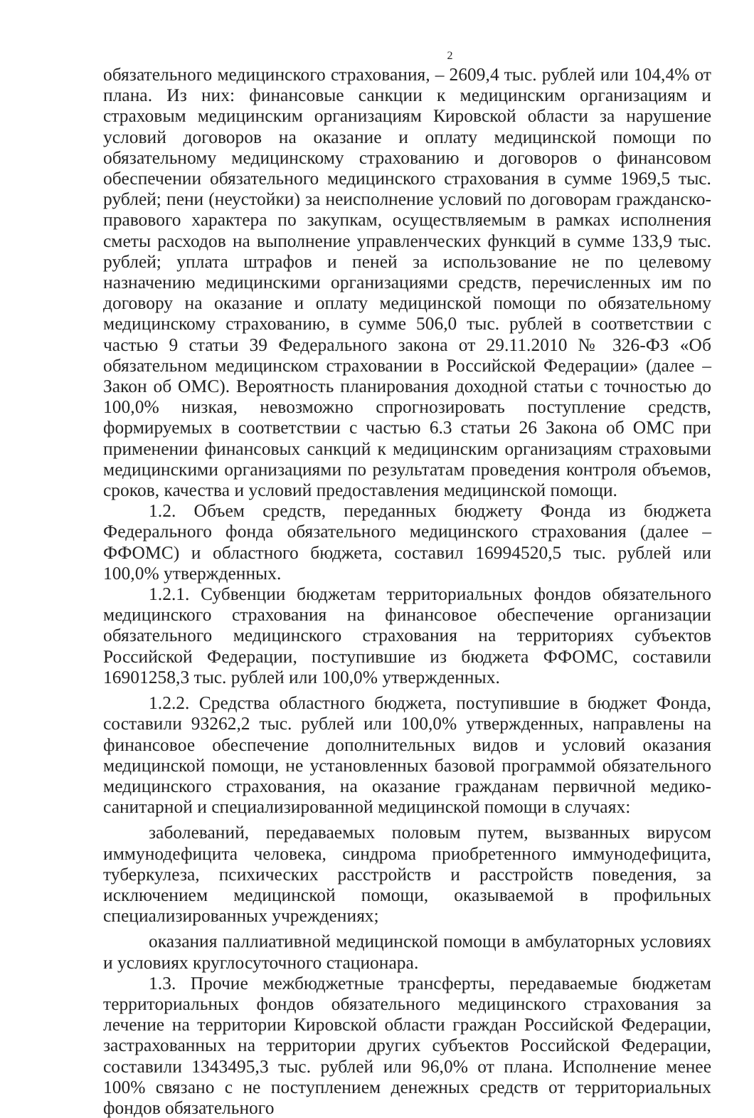2
обязательного медицинского страхования, – 2609,4 тыс. рублей или 104,4% от плана. Из них: финансовые санкции к медицинским организациям и страховым медицинским организациям Кировской области за нарушение условий договоров на оказание и оплату медицинской помощи по обязательному медицинскому страхованию и договоров о финансовом обеспечении обязательного медицинского страхования в сумме 1969,5 тыс. рублей; пени (неустойки) за неисполнение условий по договорам гражданско-правового характера по закупкам, осуществляемым в рамках исполнения сметы расходов на выполнение управленческих функций в сумме 133,9 тыс. рублей; уплата штрафов и пеней за использование не по целевому назначению медицинскими организациями средств, перечисленных им по договору на оказание и оплату медицинской помощи по обязательному медицинскому страхованию, в сумме 506,0 тыс. рублей в соответствии с частью 9 статьи 39 Федерального закона от 29.11.2010 № 326-ФЗ «Об обязательном медицинском страховании в Российской Федерации» (далее – Закон об ОМС). Вероятность планирования доходной статьи с точностью до 100,0% низкая, невозможно спрогнозировать поступление средств, формируемых в соответствии с частью 6.3 статьи 26 Закона об ОМС при применении финансовых санкций к медицинским организациям страховыми медицинскими организациями по результатам проведения контроля объемов, сроков, качества и условий предоставления медицинской помощи.
1.2. Объем средств, переданных бюджету Фонда из бюджета Федерального фонда обязательного медицинского страхования (далее – ФФОМС) и областного бюджета, составил 16994520,5 тыс. рублей или 100,0% утвержденных.
1.2.1. Субвенции бюджетам территориальных фондов обязательного медицинского страхования на финансовое обеспечение организации обязательного медицинского страхования на территориях субъектов Российской Федерации, поступившие из бюджета ФФОМС, составили 16901258,3 тыс. рублей или 100,0% утвержденных.
1.2.2. Средства областного бюджета, поступившие в бюджет Фонда, составили 93262,2 тыс. рублей или 100,0% утвержденных, направлены на финансовое обеспечение дополнительных видов и условий оказания медицинской помощи, не установленных базовой программой обязательного медицинского страхования, на оказание гражданам первичной медико-санитарной и специализированной медицинской помощи в случаях:
заболеваний, передаваемых половым путем, вызванных вирусом иммунодефицита человека, синдрома приобретенного иммунодефицита, туберкулеза, психических расстройств и расстройств поведения, за исключением медицинской помощи, оказываемой в профильных специализированных учреждениях;
оказания паллиативной медицинской помощи в амбулаторных условиях и условиях круглосуточного стационара.
1.3. Прочие межбюджетные трансферты, передаваемые бюджетам территориальных фондов обязательного медицинского страхования за лечение на территории Кировской области граждан Российской Федерации, застрахованных на территории других субъектов Российской Федерации, составили 1343495,3 тыс. рублей или 96,0% от плана. Исполнение менее 100% связано с не поступлением денежных средств от территориальных фондов обязательного